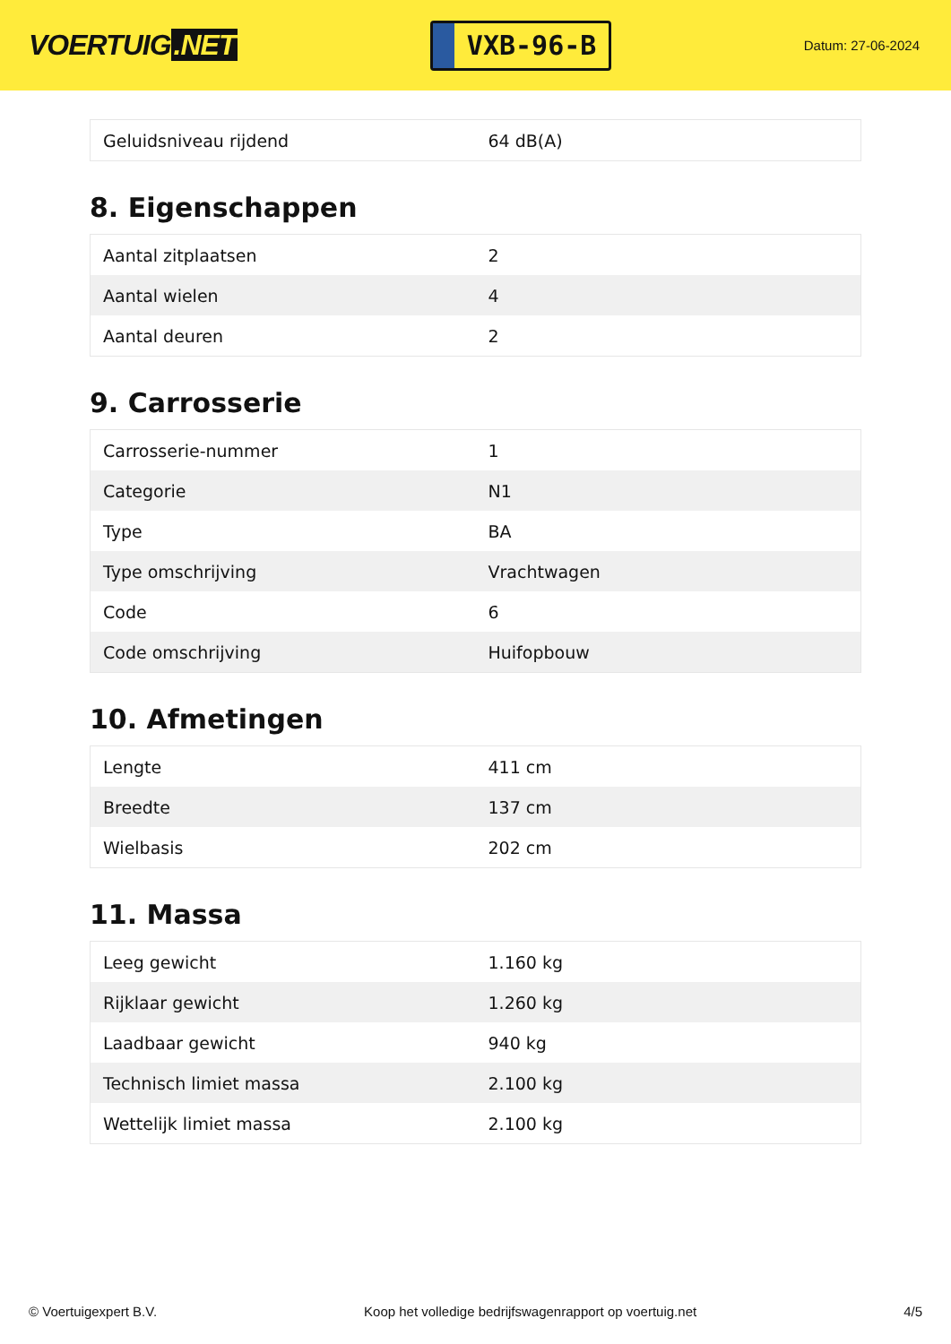VOERTUIG.NET
VXB-96-B
Datum: 27-06-2024
| Geluidsniveau rijdend | 64 dB(A) |
8. Eigenschappen
| Aantal zitplaatsen | 2 |
| Aantal wielen | 4 |
| Aantal deuren | 2 |
9. Carrosserie
| Carrosserie-nummer | 1 |
| Categorie | N1 |
| Type | BA |
| Type omschrijving | Vrachtwagen |
| Code | 6 |
| Code omschrijving | Huifopbouw |
10. Afmetingen
| Lengte | 411 cm |
| Breedte | 137 cm |
| Wielbasis | 202 cm |
11. Massa
| Leeg gewicht | 1.160 kg |
| Rijklaar gewicht | 1.260 kg |
| Laadbaar gewicht | 940 kg |
| Technisch limiet massa | 2.100 kg |
| Wettelijk limiet massa | 2.100 kg |
© Voertuigexpert B.V. Koop het volledige bedrijfswagenrapport op voertuig.net 4/5